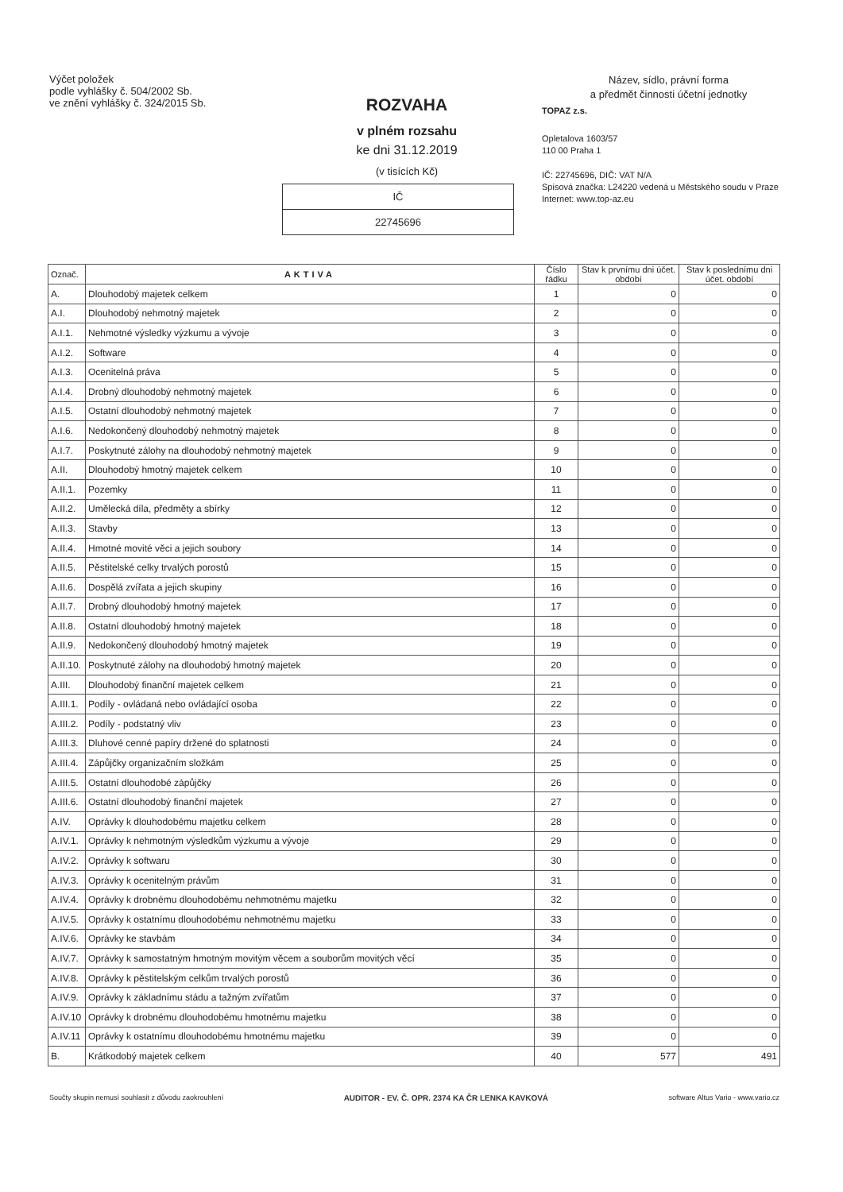Výčet položek
podle vyhlášky č. 504/2002 Sb.
ve znění vyhlášky č. 324/2015 Sb.
ROZVAHA
v plném rozsahu
ke dni 31.12.2019
(v tisících Kč)
IČ
22745696
Název, sídlo, právní forma
a předmět činnosti účetní jednotky
TOPAZ z.s.
Opletalova 1603/57
110 00 Praha 1
IČ: 22745696, DIČ: VAT N/A
Spisová značka: L24220 vedená u Městského soudu v Praze
Internet: www.top-az.eu
| Označ. | AKTIVA | Číslo řádku | Stav k prvnímu dni účet. období | Stav k poslednímu dni účet. období |
| --- | --- | --- | --- | --- |
| A. | Dlouhodobý majetek celkem | 1 | 0 | 0 |
| A.I. | Dlouhodobý nehmotný majetek | 2 | 0 | 0 |
| A.I.1. | Nehmotné výsledky výzkumu a vývoje | 3 | 0 | 0 |
| A.I.2. | Software | 4 | 0 | 0 |
| A.I.3. | Ocenitelná práva | 5 | 0 | 0 |
| A.I.4. | Drobný dlouhodobý nehmotný majetek | 6 | 0 | 0 |
| A.I.5. | Ostatní dlouhodobý nehmotný majetek | 7 | 0 | 0 |
| A.I.6. | Nedokončený dlouhodobý nehmotný majetek | 8 | 0 | 0 |
| A.I.7. | Poskytnuté zálohy na dlouhodobý nehmotný majetek | 9 | 0 | 0 |
| A.II. | Dlouhodobý hmotný majetek celkem | 10 | 0 | 0 |
| A.II.1. | Pozemky | 11 | 0 | 0 |
| A.II.2. | Umělecká díla, předměty a sbírky | 12 | 0 | 0 |
| A.II.3. | Stavby | 13 | 0 | 0 |
| A.II.4. | Hmotné movité věci a jejich soubory | 14 | 0 | 0 |
| A.II.5. | Pěstitelské celky trvalých porostů | 15 | 0 | 0 |
| A.II.6. | Dospělá zvířata a jejich skupiny | 16 | 0 | 0 |
| A.II.7. | Drobný dlouhodobý hmotný majetek | 17 | 0 | 0 |
| A.II.8. | Ostatní dlouhodobý hmotný majetek | 18 | 0 | 0 |
| A.II.9. | Nedokončený dlouhodobý hmotný majetek | 19 | 0 | 0 |
| A.II.10. | Poskytnuté zálohy na dlouhodobý hmotný majetek | 20 | 0 | 0 |
| A.III. | Dlouhodobý finanční majetek celkem | 21 | 0 | 0 |
| A.III.1. | Podíly - ovládaná nebo ovládající osoba | 22 | 0 | 0 |
| A.III.2. | Podíly - podstatný vliv | 23 | 0 | 0 |
| A.III.3. | Dluhové cenné papíry držené do splatnosti | 24 | 0 | 0 |
| A.III.4. | Zápůjčky organizačním složkám | 25 | 0 | 0 |
| A.III.5. | Ostatní dlouhodobé zápůjčky | 26 | 0 | 0 |
| A.III.6. | Ostatní dlouhodobý finanční majetek | 27 | 0 | 0 |
| A.IV. | Oprávky k dlouhodobému majetku celkem | 28 | 0 | 0 |
| A.IV.1. | Oprávky k nehmotným výsledkům výzkumu a vývoje | 29 | 0 | 0 |
| A.IV.2. | Oprávky k softwaru | 30 | 0 | 0 |
| A.IV.3. | Oprávky k ocenitelným právům | 31 | 0 | 0 |
| A.IV.4. | Oprávky k drobnému dlouhodobému nehmotnému majetku | 32 | 0 | 0 |
| A.IV.5. | Oprávky k ostatnímu dlouhodobému nehmotnému majetku | 33 | 0 | 0 |
| A.IV.6. | Oprávky ke stavbám | 34 | 0 | 0 |
| A.IV.7. | Oprávky k samostatným hmotným movitým věcem a souborům movitých věcí | 35 | 0 | 0 |
| A.IV.8. | Oprávky k pěstitelským celkům trvalých porostů | 36 | 0 | 0 |
| A.IV.9. | Oprávky k základnímu stádu a tažným zvířatům | 37 | 0 | 0 |
| A.IV.10 | Oprávky k drobnému dlouhodobému hmotnému majetku | 38 | 0 | 0 |
| A.IV.11 | Oprávky k ostatnímu dlouhodobému hmotnému majetku | 39 | 0 | 0 |
| B. | Krátkodobý majetek celkem | 40 | 577 | 491 |
Součty skupin nemusí souhlasit z důvodu zaokrouhlení AUDITOR - EV. Č. OPR. 2374 KA ČR LENKA KAVKOVÁ software Altus Vario - www.vario.cz